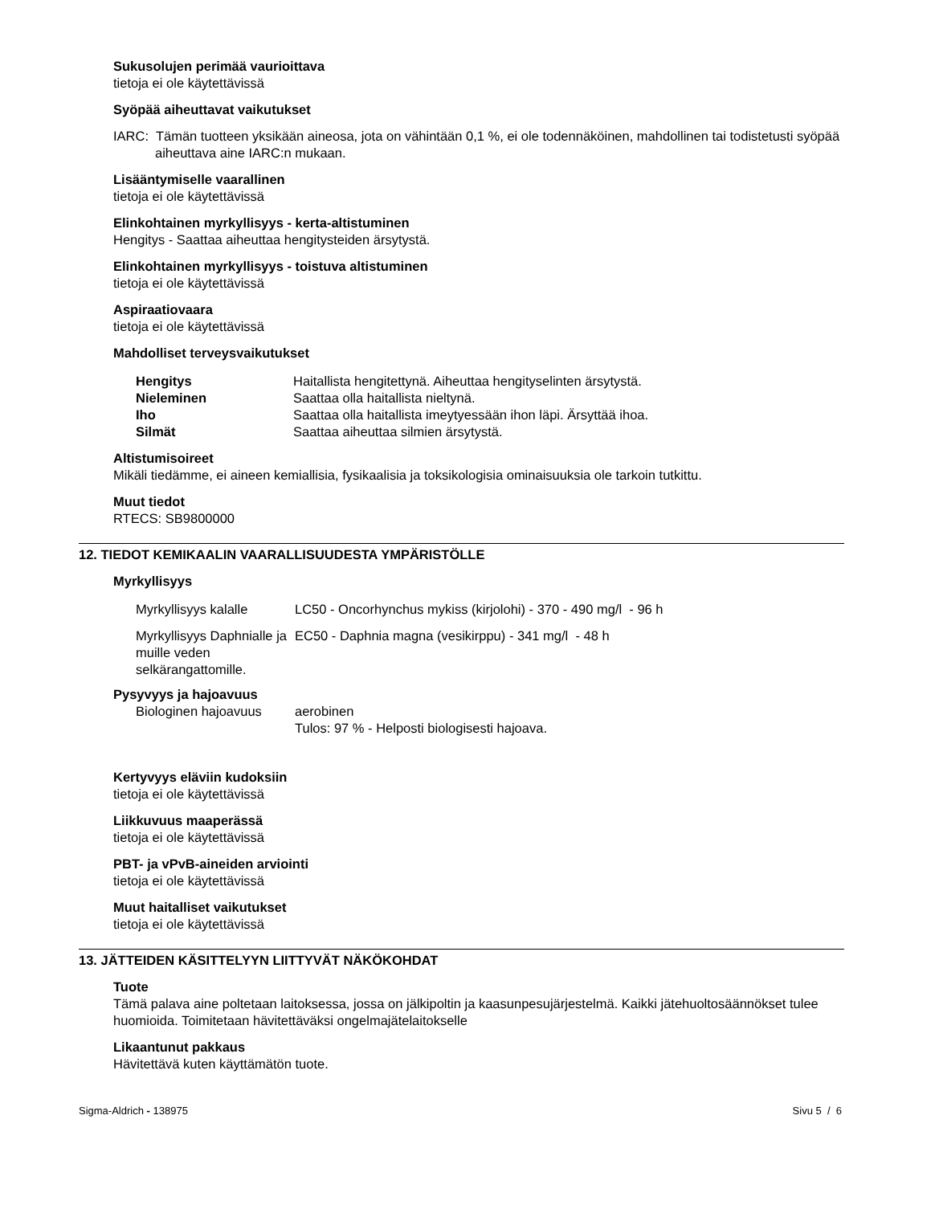Sukusolujen perimää vaurioittava
tietoja ei ole käytettävissä
Syöpää aiheuttavat vaikutukset
IARC: Tämän tuotteen yksikään aineosa, jota on vähintään 0,1 %, ei ole todennäköinen, mahdollinen tai todistetusti syöpää aiheuttava aine IARC:n mukaan.
Lisääntymiselle vaarallinen
tietoja ei ole käytettävissä
Elinkohtainen myrkyllisyys - kerta-altistuminen
Hengitys - Saattaa aiheuttaa hengitysteiden ärsytystä.
Elinkohtainen myrkyllisyys - toistuva altistuminen
tietoja ei ole käytettävissä
Aspiraatiovaara
tietoja ei ole käytettävissä
Mahdolliset terveysvaikutukset
| Hengitys | Haitallista hengitettynä. Aiheuttaa hengityselinten ärsytystä. |
| Nieleminen | Saattaa olla haitallista nieltynä. |
| Iho | Saattaa olla haitallista imeytyessään ihon läpi. Ärsyttää ihoa. |
| Silmät | Saattaa aiheuttaa silmien ärsytystä. |
Altistumisoireet
Mikäli tiedämme, ei aineen kemiallisia, fysikaalisia ja toksikologisia ominaisuuksia ole tarkoin tutkittu.
Muut tiedot
RTECS: SB9800000
12. TIEDOT KEMIKAALIN VAARALLISUUDESTA YMPÄRISTÖLLE
Myrkyllisyys
| Myrkyllisyys kalalle | LC50 - Oncorhynchus mykiss (kirjolohi) - 370 - 490 mg/l - 96 h |
| Myrkyllisyys Daphnialle ja muille veden selkärangattomille. | EC50 - Daphnia magna (vesikirppu) - 341 mg/l - 48 h |
Pysyvyys ja hajoavuus
| Biologinen hajoavuus | aerobinen Tulos: 97 % - Helposti biologisesti hajoava. |
Kertyvyys eläviin kudoksiin
tietoja ei ole käytettävissä
Liikkuvuus maaperässä
tietoja ei ole käytettävissä
PBT- ja vPvB-aineiden arviointi
tietoja ei ole käytettävissä
Muut haitalliset vaikutukset
tietoja ei ole käytettävissä
13. JÄTTEIDEN KÄSITTELYYN LIITTYVÄT NÄKÖKOHDAT
Tuote
Tämä palava aine poltetaan laitoksessa, jossa on jälkipoltin ja kaasunpesujärjestelmä. Kaikki jätehuoltosäännökset tulee huomioida. Toimitetaan hävitettäväksi ongelmajätelaitokselle
Likaantunut pakkaus
Hävitettävä kuten käyttämätön tuote.
Sigma-Aldrich - 138975 Sivu 5 / 6